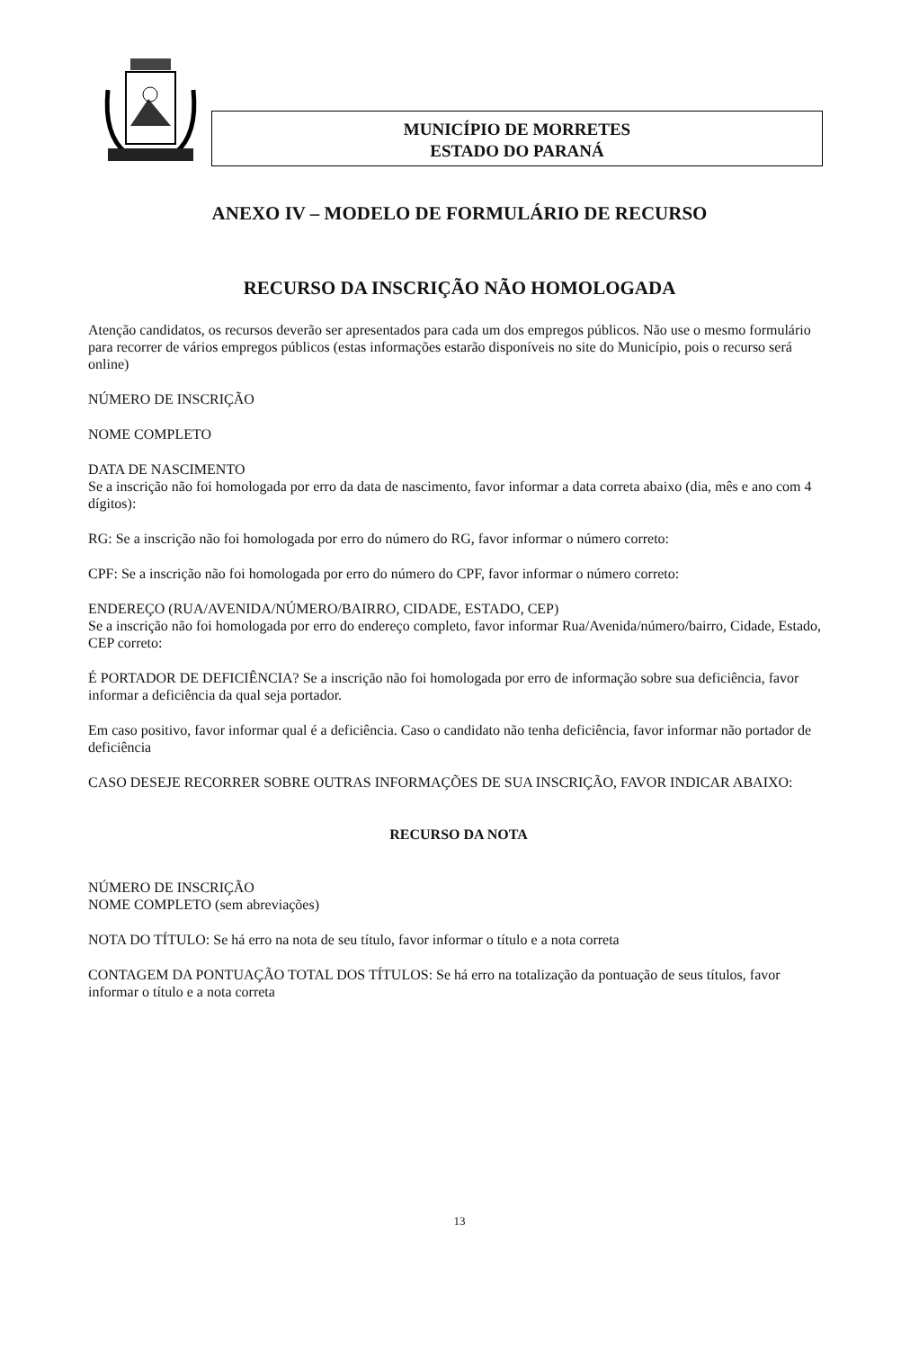MUNICÍPIO DE MORRETES
ESTADO DO PARANÁ
ANEXO IV – MODELO DE FORMULÁRIO DE RECURSO
RECURSO DA INSCRIÇÃO NÃO HOMOLOGADA
Atenção candidatos, os recursos deverão ser apresentados para cada um dos empregos públicos. Não use o mesmo formulário para recorrer de vários empregos públicos (estas informações estarão disponíveis no site do Município, pois o recurso será online)
NÚMERO DE INSCRIÇÃO
NOME COMPLETO
DATA DE NASCIMENTO
Se a inscrição não foi homologada por erro da data de nascimento, favor informar a data correta abaixo (dia, mês e ano com 4 dígitos):
RG: Se a inscrição não foi homologada por erro do número do RG, favor informar o número correto:
CPF: Se a inscrição não foi homologada por erro do número do CPF, favor informar o número correto:
ENDEREÇO (RUA/AVENIDA/NÚMERO/BAIRRO, CIDADE, ESTADO, CEP)
Se a inscrição não foi homologada por erro do endereço completo, favor informar Rua/Avenida/número/bairro, Cidade, Estado, CEP correto:
É PORTADOR DE DEFICIÊNCIA? Se a inscrição não foi homologada por erro de informação sobre sua deficiência, favor informar a deficiência da qual seja portador.
Em caso positivo, favor informar qual é a deficiência. Caso o candidato não tenha deficiência, favor informar não portador de deficiência
CASO DESEJE RECORRER SOBRE OUTRAS INFORMAÇÕES DE SUA INSCRIÇÃO, FAVOR INDICAR ABAIXO:
RECURSO DA NOTA
NÚMERO DE INSCRIÇÃO
NOME COMPLETO (sem abreviações)
NOTA DO TÍTULO: Se há erro na nota de seu título, favor informar o título e a nota correta
CONTAGEM DA PONTUAÇÃO TOTAL DOS TÍTULOS: Se há erro na totalização da pontuação de seus títulos, favor informar o título e a nota correta
13